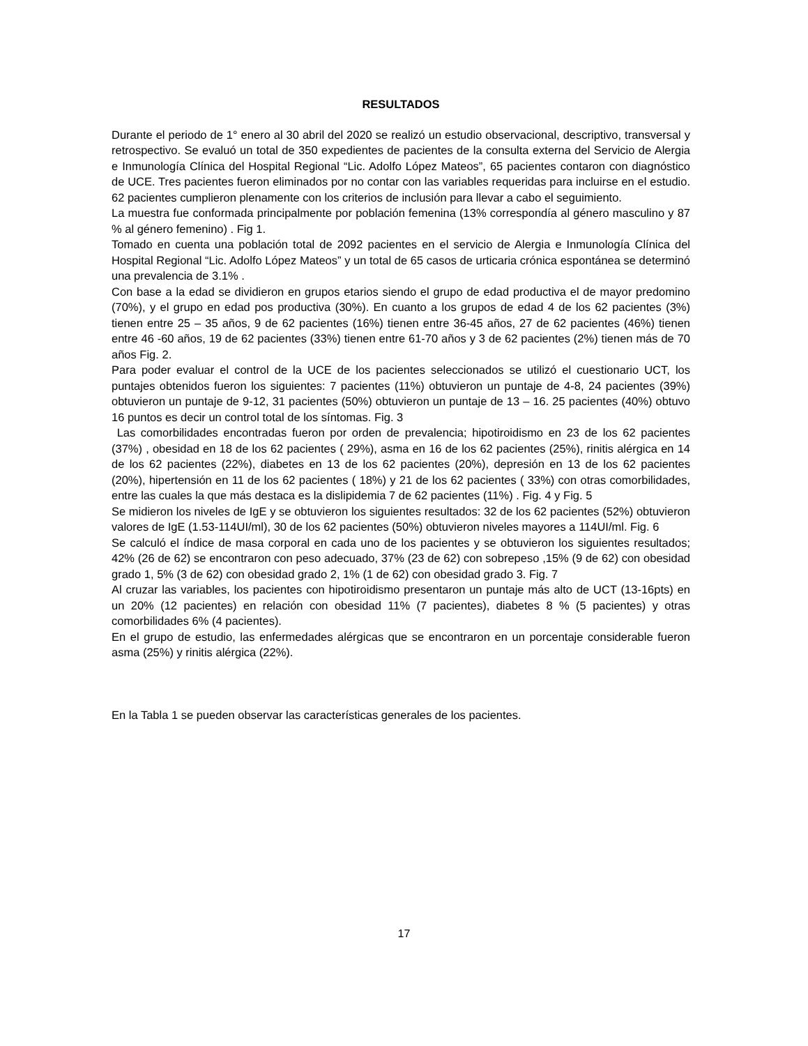RESULTADOS
Durante el periodo de 1° enero al 30 abril del 2020 se realizó un estudio observacional, descriptivo, transversal y retrospectivo. Se evaluó un total de 350 expedientes de pacientes de la consulta externa del Servicio de Alergia e Inmunología Clínica del Hospital Regional “Lic. Adolfo López Mateos”, 65 pacientes contaron con diagnóstico de UCE. Tres pacientes fueron eliminados por no contar con las variables requeridas para incluirse en el estudio. 62 pacientes cumplieron plenamente con los criterios de inclusión para llevar a cabo el seguimiento.
La muestra fue conformada principalmente por población femenina (13% correspondía al género masculino y 87 % al género femenino) . Fig 1.
Tomado en cuenta una población total de 2092 pacientes en el servicio de Alergia e Inmunología Clínica del Hospital Regional “Lic. Adolfo López Mateos” y un total de 65 casos de urticaria crónica espontánea se determinó una prevalencia de 3.1% .
Con base a la edad se dividieron en grupos etarios siendo el grupo de edad productiva el de mayor predomino (70%), y el grupo en edad pos productiva (30%). En cuanto a los grupos de edad 4 de los 62 pacientes (3%) tienen entre 25 – 35 años, 9 de 62 pacientes (16%) tienen entre 36-45 años, 27 de 62 pacientes (46%) tienen entre 46 -60 años, 19 de 62 pacientes (33%) tienen entre 61-70 años y 3 de 62 pacientes (2%) tienen más de 70 años Fig. 2.
Para poder evaluar el control de la UCE de los pacientes seleccionados se utilizó el cuestionario UCT, los puntajes obtenidos fueron los siguientes: 7 pacientes (11%) obtuvieron un puntaje de 4-8, 24 pacientes (39%) obtuvieron un puntaje de 9-12, 31 pacientes (50%) obtuvieron un puntaje de 13 – 16. 25 pacientes (40%) obtuvo 16 puntos es decir un control total de los síntomas. Fig. 3
Las comorbilidades encontradas fueron por orden de prevalencia; hipotiroidismo en 23 de los 62 pacientes (37%) , obesidad en 18 de los 62 pacientes ( 29%), asma en 16 de los 62 pacientes (25%), rinitis alérgica en 14 de los 62 pacientes (22%), diabetes en 13 de los 62 pacientes (20%), depresión en 13 de los 62 pacientes (20%), hipertensión en 11 de los 62 pacientes ( 18%) y 21 de los 62 pacientes ( 33%) con otras comorbilidades, entre las cuales la que más destaca es la dislipidemia 7 de 62 pacientes (11%) . Fig. 4 y Fig. 5
Se midieron los niveles de IgE y se obtuvieron los siguientes resultados: 32 de los 62 pacientes (52%) obtuvieron valores de IgE (1.53-114UI/ml), 30 de los 62 pacientes (50%) obtuvieron niveles mayores a 114UI/ml. Fig. 6
Se calculó el índice de masa corporal en cada uno de los pacientes y se obtuvieron los siguientes resultados; 42% (26 de 62) se encontraron con peso adecuado, 37% (23 de 62) con sobrepeso ,15% (9 de 62) con obesidad grado 1, 5% (3 de 62) con obesidad grado 2, 1% (1 de 62) con obesidad grado 3. Fig. 7
Al cruzar las variables, los pacientes con hipotiroidismo presentaron un puntaje más alto de UCT (13-16pts) en un 20% (12 pacientes) en relación con obesidad 11% (7 pacientes), diabetes 8 % (5 pacientes) y otras comorbilidades 6% (4 pacientes).
En el grupo de estudio, las enfermedades alérgicas que se encontraron en un porcentaje considerable fueron asma (25%) y rinitis alérgica (22%).
En la Tabla 1 se pueden observar las características generales de los pacientes.
17